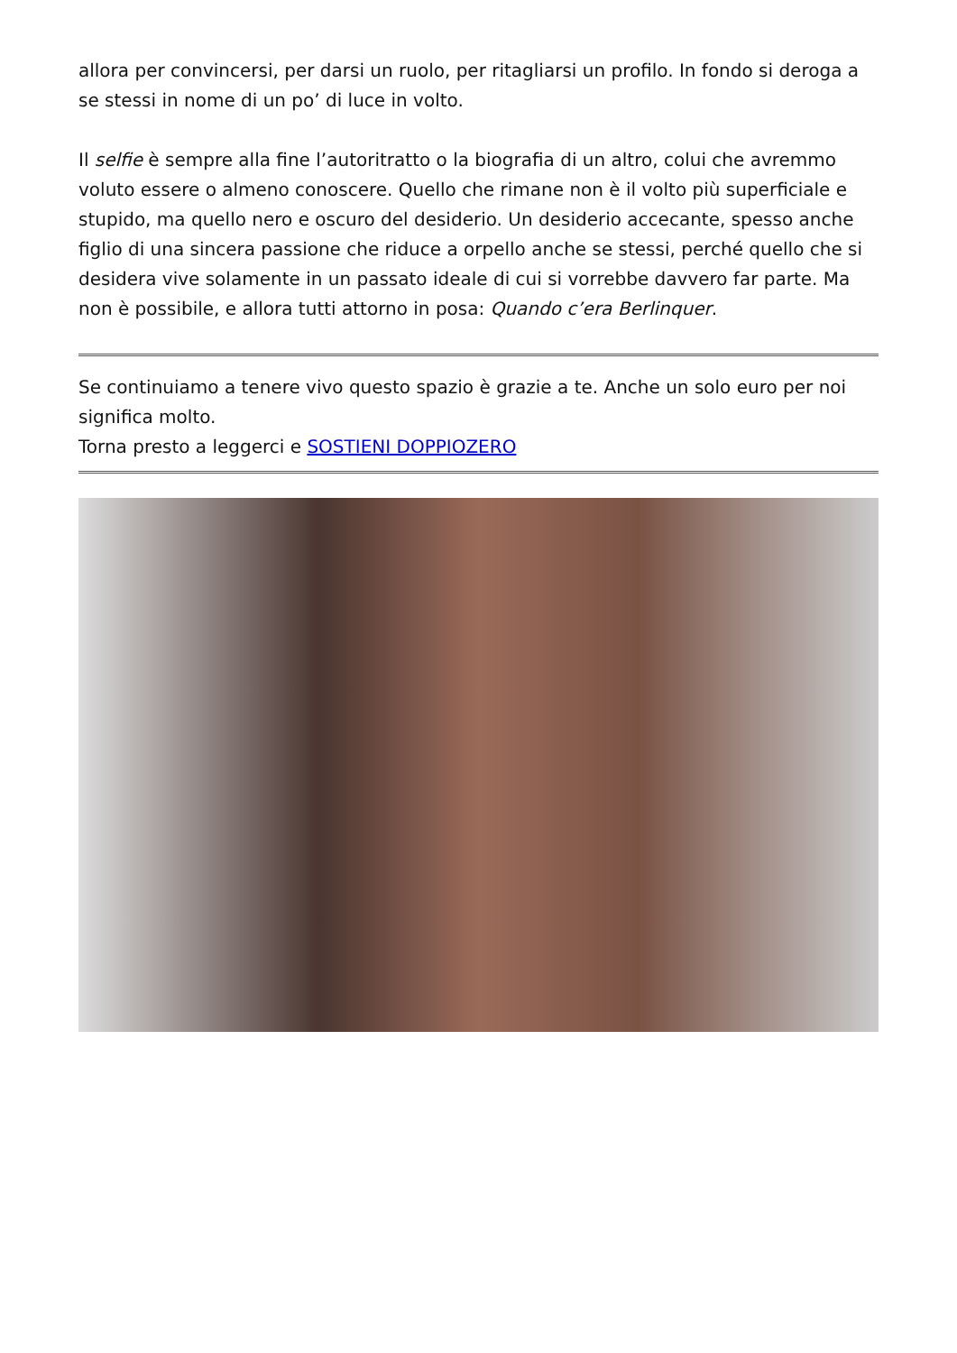allora per convincersi, per darsi un ruolo, per ritagliarsi un profilo. In fondo si deroga a se stessi in nome di un po’ di luce in volto.
Il selfie è sempre alla fine l’autoritratto o la biografia di un altro, colui che avremmo voluto essere o almeno conoscere. Quello che rimane non è il volto più superficiale e stupido, ma quello nero e oscuro del desiderio. Un desiderio accecante, spesso anche figlio di una sincera passione che riduce a orpello anche se stessi, perché quello che si desidera vive solamente in un passato ideale di cui si vorrebbe davvero far parte. Ma non è possibile, e allora tutti attorno in posa: Quando c’era Berlinquer.
Se continuiamo a tenere vivo questo spazio è grazie a te. Anche un solo euro per noi significa molto.
Torna presto a leggerci e SOSTIENI DOPPIOZERO